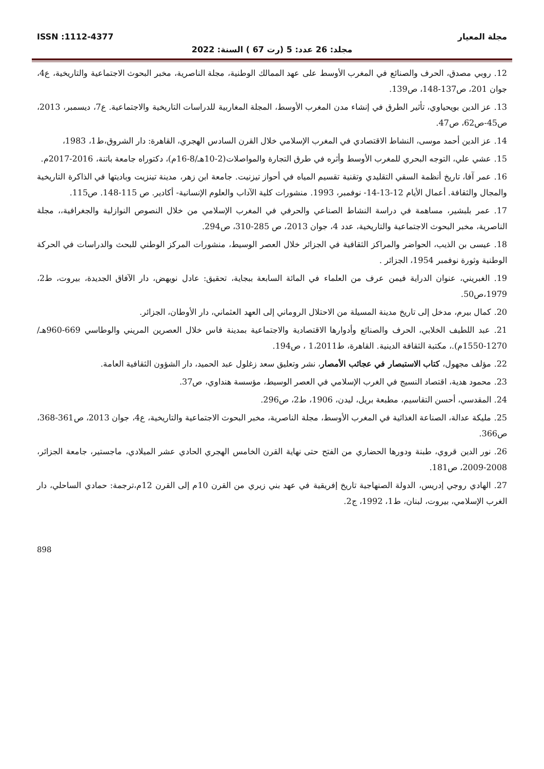مجلة المعيار ISSN :1112-4377
مجلد: 26 عدد: 5 (رت 67 ) السنة: 2022
12. روبي مصدق، الحرف والصنائع في المغرب الأوسط على عهد الممالك الوطنية، مجلة الناصرية، مخبر البحوث الاجتماعية والتاريخية، ع4، جوان 201، ص137-148، ص139.
13. عز الدين بويحياوي، تأثير الطرق في إنشاء مدن المغرب الأوسط، المجلة المغاربية للدراسات التاريخية والاجتماعية. ع7، ديسمبر، 2013، ص45-ص62، ص47.
14. عز الدين أحمد موسى، النشاط الاقتصادي في المغرب الإسلامي خلال القرن السادس الهجري، القاهرة: دار الشروق،ط1، 1983،
15. عشي علي، التوجه البحري للمغرب الأوسط وأثره في طرق التجارة والمواصلات(2-10هـ/8-16م)، دكتوراه جامعة باتنة، 2016-2017م.
16. عمر آفا، تاريخ أنظمة السقي التقليدي وتقنية تقسيم المياه في أحواز تيزنيت. جامعة ابن زهر، مدينة تينزيت وباديتها في الذاكرة التاريخية والمجال والثقافة. أعمال الأيام 12-13-14- نوفمبر، 1993. منشورات كلية الآداب والعلوم الإنسانية- أكادير. ص 115-148. ص115.
17. عمر بلبشير، مساهمة في دراسة النشاط الصناعي والحرفي في المغرب الإسلامي من خلال النصوص النوازلية والجغرافية،، مجلة الناصرية، مخبر البحوث الاجتماعية والتاريخية، عدد 4، جوان 2013، ص 285-310، ص294.
18. عيسى بن الذيب، الحواضر والمراكز الثقافية في الجزائر خلال العصر الوسيط، منشورات المركز الوطني للبحث والدراسات في الحركة الوطنية وثورة نوفمبر 1954، الجزائر .
19. الغبريني، عنوان الدراية فيمن عرف من العلماء في المائة السابعة ببجاية، تحقيق: عادل نويهض، دار الآفاق الجديدة، بيروت، ط2، 1979،ص50.
20. كمال بيرم، مدخل إلى تاريخ مدينة المسيلة من الاحتلال الروماني إلى العهد العثماني، دار الأوطان، الجزائر.
21. عبد اللطيف الخلابي، الحرف والصنائع وأدوارها الاقتصادية والاجتماعية بمدينة فاس خلال العصرين المريني والوطاسي 669-960هـ/ 1270-1550م).، مكتبة الثقافة الدينية. القاهرة، ط1،2011 ، ص194.
22. مؤلف مجهول، كتاب الاستبصار في عجائب الأمصار، نشر وتعليق سعد زغلول عبد الحميد، دار الشؤون الثقافية العامة.
23. محمود هدية، اقتصاد النسيج في الغرب الإسلامي في العصر الوسيط، مؤسسة هنداوي، ص37.
24. المقدسي، أحسن التقاسيم، مطبعة بريل، ليدن، 1906، ط2، ص296.
25. مليكة عدالة، الصناعة الغذائية في المغرب الأوسط، مجلة الناصرية، مخبر البحوث الاجتماعية والتاريخية، ع4، جوان 2013، ص361-368، ص366.
26. نور الدين قروي، طبنة ودورها الحضاري من الفتح حتى نهاية القرن الخامس الهجري الحادي عشر الميلادي، ماجستير، جامعة الجزائر، 2008-2009، ص181.
27. الهادي روجي إدريس، الدولة الصنهاجية تاريخ إفريقية في عهد بني زيري من القرن 10م إلى القرن 12م،ترجمة: حمادي الساحلي، دار الغرب الإسلامي، بيروت، لبنان، ط1، 1992، ج2.
898